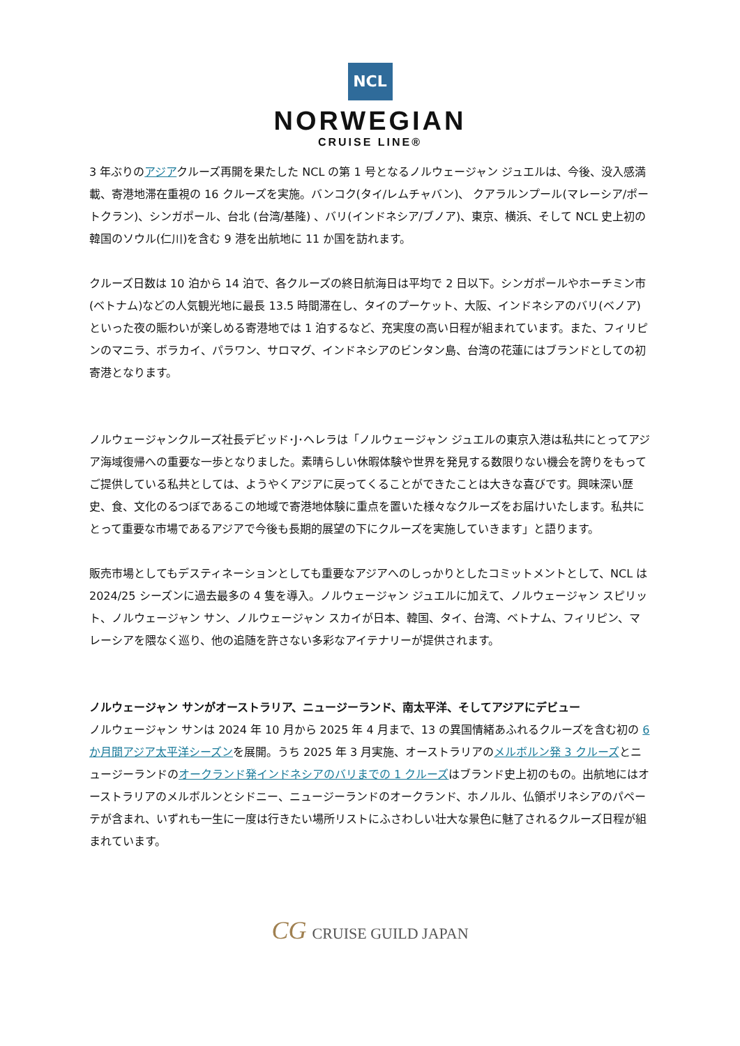NCL
NORWEGIAN
CRUISE LINE®
3 年ぶりのアジアクルーズ再開を果たした NCL の第 1 号となるノルウェージャン ジュエルは、今後、没入感満載、寄港地滞在重視の 16 クルーズを実施。バンコク(タイ/レムチャバン)、 クアラルンプール(マレーシア/ポートクラン)、シンガポール、台北 (台湾/基隆) 、バリ(インドネシア/ブノア)、東京、横浜、そして NCL 史上初の韓国のソウル(仁川)を含む 9 港を出航地に 11 か国を訪れます。
クルーズ日数は 10 泊から 14 泊で、各クルーズの終日航海日は平均で 2 日以下。シンガポールやホーチミン市(ベトナム)などの人気観光地に最長 13.5 時間滞在し、タイのプーケット、大阪、インドネシアのバリ(ベノア)といった夜の賑わいが楽しめる寄港地では 1 泊するなど、充実度の高い日程が組まれています。また、フィリピンのマニラ、ボラカイ、パラワン、サロマグ、インドネシアのビンタン島、台湾の花蓮にはブランドとしての初寄港となります。
ノルウェージャンクルーズ社長デビッド･J･ヘレラは「ノルウェージャン ジュエルの東京入港は私共にとってアジア海域復帰への重要な一歩となりました。素晴らしい休暇体験や世界を発見する数限りない機会を誇りをもってご提供している私共としては、ようやくアジアに戻ってくることができたことは大きな喜びです。興味深い歴史、食、文化のるつぼであるこの地域で寄港地体験に重点を置いた様々なクルーズをお届けいたします。私共にとって重要な市場であるアジアで今後も長期的展望の下にクルーズを実施していきます」と語ります。
販売市場としてもデスティネーションとしても重要なアジアへのしっかりとしたコミットメントとして、NCL は 2024/25 シーズンに過去最多の 4 隻を導入。ノルウェージャン ジュエルに加えて、ノルウェージャン スピリット、ノルウェージャン サン、ノルウェージャン スカイが日本、韓国、タイ、台湾、ベトナム、フィリピン、マレーシアを隈なく巡り、他の追随を許さない多彩なアイテナリーが提供されます。
ノルウェージャン サンがオーストラリア、ニュージーランド、南太平洋、そしてアジアにデビュー
ノルウェージャン サンは 2024 年 10 月から 2025 年 4 月まで、13 の異国情緒あふれるクルーズを含む初の 6 か月間アジア太平洋シーズンを展開。うち 2025 年 3 月実施、オーストラリアのメルボルン発 3 クルーズとニュージーランドのオークランド発インドネシアのバリまでの 1 クルーズはブランド史上初のもの。出航地にはオーストラリアのメルボルンとシドニー、ニュージーランドのオークランド、ホノルル、仏領ポリネシアのパペーテが含まれ、いずれも一生に一度は行きたい場所リストにふさわしい壮大な景色に魅了されるクルーズ日程が組まれています。
CG CRUISE GUILD JAPAN